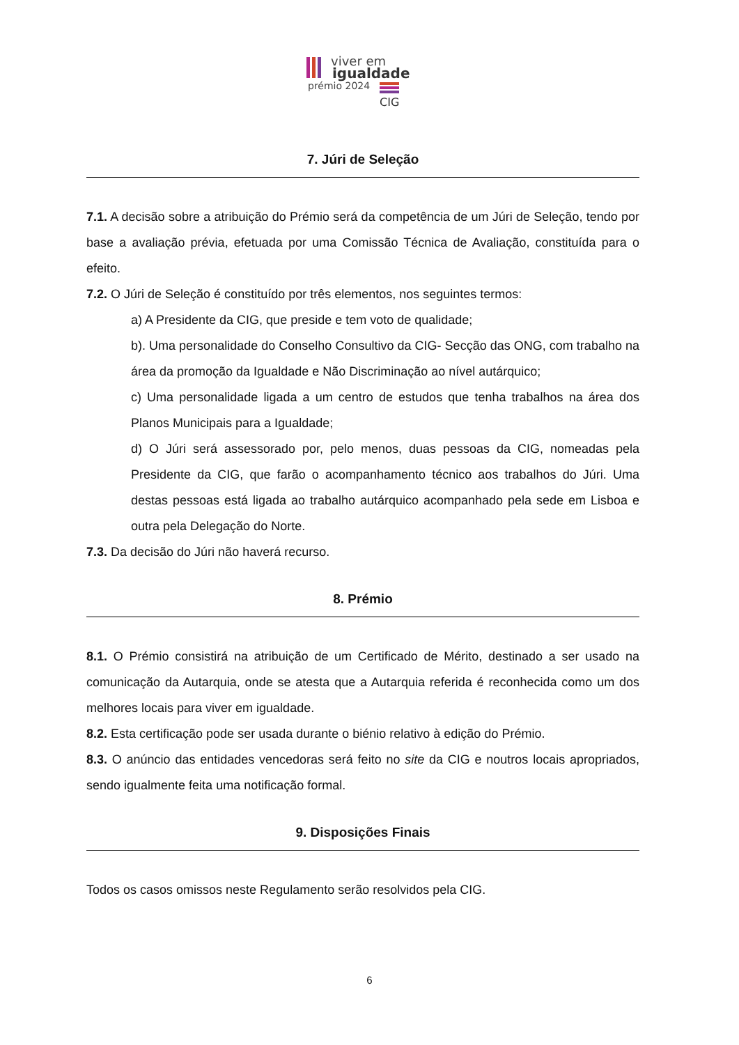viver em
igualdade
prémio 2024
CIG
7. Júri de Seleção
7.1. A decisão sobre a atribuição do Prémio será da competência de um Júri de Seleção, tendo por base a avaliação prévia, efetuada por uma Comissão Técnica de Avaliação, constituída para o efeito.
7.2. O Júri de Seleção é constituído por três elementos, nos seguintes termos:
a) A Presidente da CIG, que preside e tem voto de qualidade;
b). Uma personalidade do Conselho Consultivo da CIG- Secção das ONG, com trabalho na área da promoção da Igualdade e Não Discriminação ao nível autárquico;
c) Uma personalidade ligada a um centro de estudos que tenha trabalhos na área dos Planos Municipais para a Igualdade;
d) O Júri será assessorado por, pelo menos, duas pessoas da CIG, nomeadas pela Presidente da CIG, que farão o acompanhamento técnico aos trabalhos do Júri. Uma destas pessoas está ligada ao trabalho autárquico acompanhado pela sede em Lisboa e outra pela Delegação do Norte.
7.3. Da decisão do Júri não haverá recurso.
8. Prémio
8.1. O Prémio consistirá na atribuição de um Certificado de Mérito, destinado a ser usado na comunicação da Autarquia, onde se atesta que a Autarquia referida é reconhecida como um dos melhores locais para viver em igualdade.
8.2. Esta certificação pode ser usada durante o biénio relativo à edição do Prémio.
8.3. O anúncio das entidades vencedoras será feito no site da CIG e noutros locais apropriados, sendo igualmente feita uma notificação formal.
9. Disposições Finais
Todos os casos omissos neste Regulamento serão resolvidos pela CIG.
6